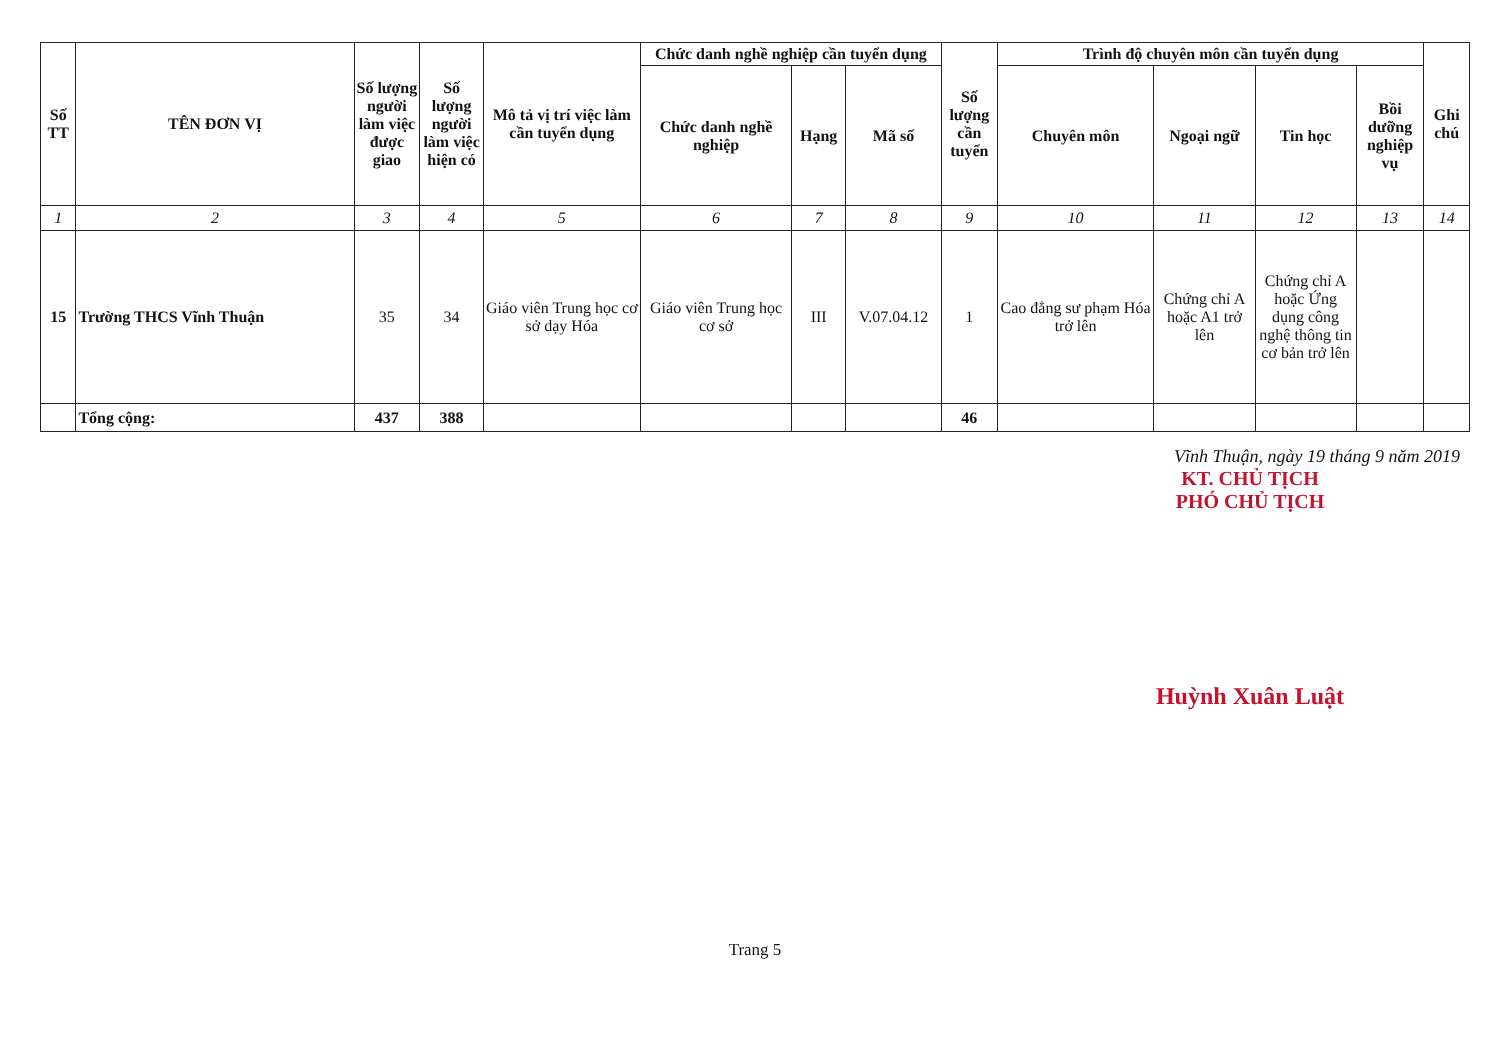| Số TT | TÊN ĐƠN VỊ | Số lượng người làm việc được giao | Số lượng người làm việc hiện có | Mô tả vị trí việc làm cần tuyển dụng | Chức danh nghề nghiệp cần tuyển dụng | | | Số lượng cần tuyển | Trình độ chuyên môn cần tuyển dụng | | | | Ghi chú |
| --- | --- | --- | --- | --- | --- | --- | --- | --- | --- | --- | --- | --- | --- |
| | | | | | Chức danh nghề nghiệp | Hạng | Mã số | | Chuyên môn | Ngoại ngữ | Tin học | Bồi dưỡng nghiệp vụ | |
| 1 | 2 | 3 | 4 | 5 | 6 | 7 | 8 | 9 | 10 | 11 | 12 | 13 | 14 |
| 15 | Trường THCS Vĩnh Thuận | 35 | 34 | Giáo viên Trung học cơ sở dạy Hóa | Giáo viên Trung học cơ sở | III | V.07.04.12 | 1 | Cao đẳng sư phạm Hóa trở lên | Chứng chỉ A hoặc A1 trở lên | Chứng chỉ A hoặc Ứng dụng công nghệ thông tin cơ bản trở lên | | |
| | Tổng cộng: | 437 | 388 | | | | | 46 | | | | | |
Vĩnh Thuận, ngày 19 tháng 9 năm 2019
KT. CHỦ TỊCH
PHÓ CHỦ TỊCH
Huỳnh Xuân Luật
Trang 5